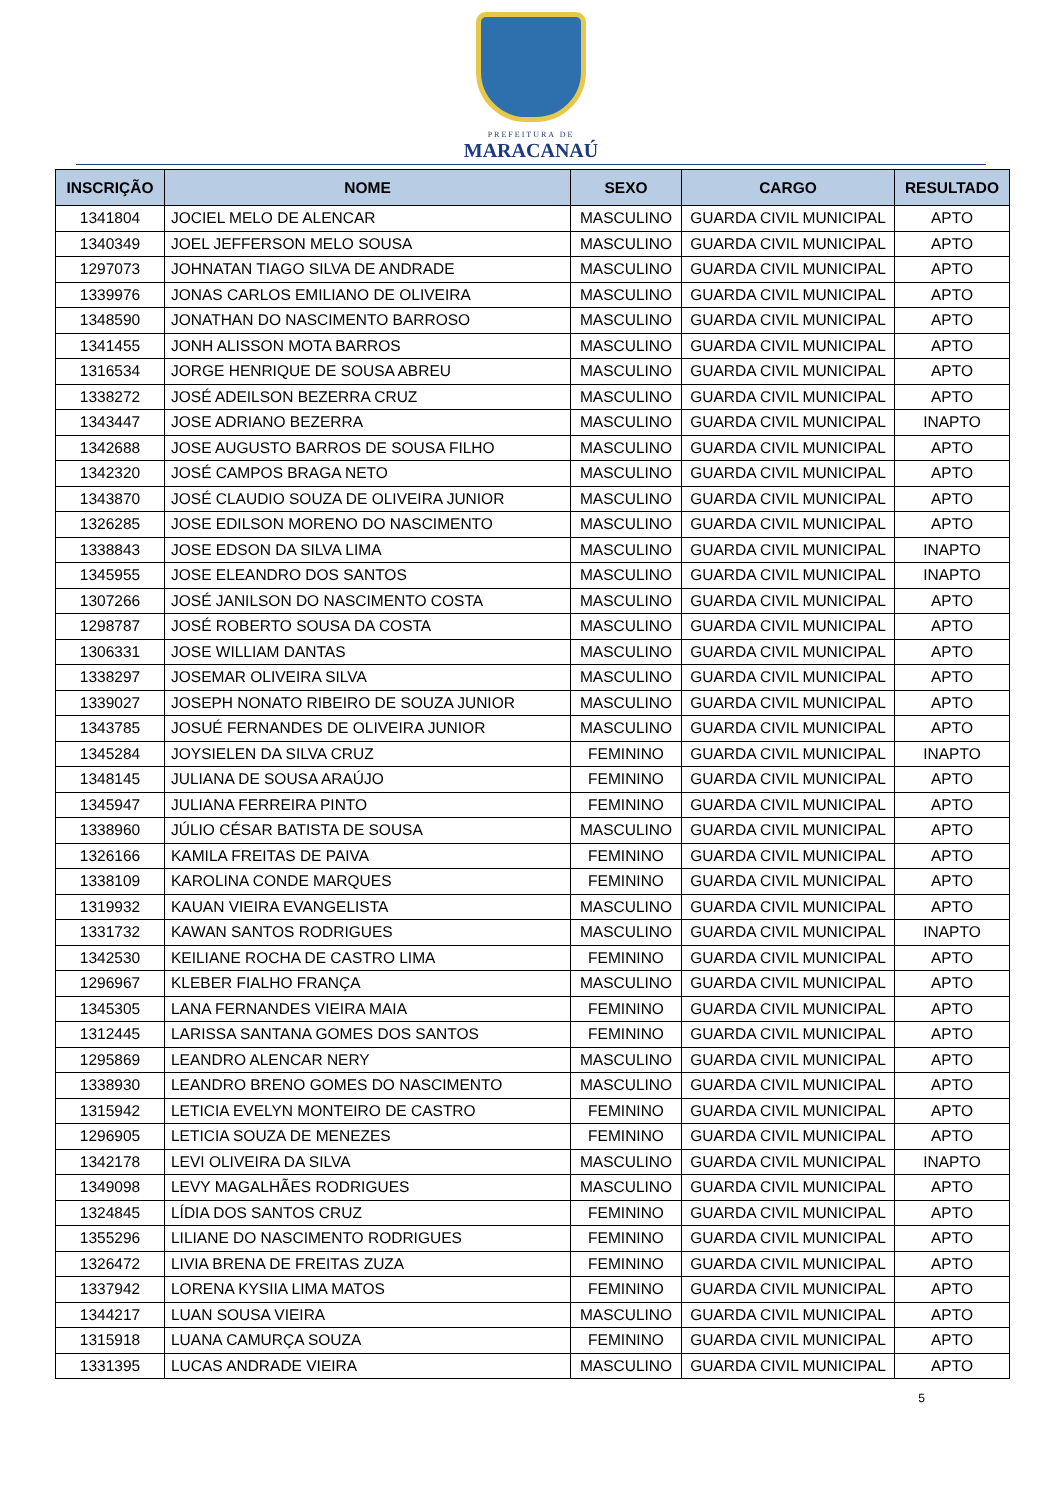PREFEITURA DE
MARACANAÚ
| INSCRIÇÃO | NOME | SEXO | CARGO | RESULTADO |
| --- | --- | --- | --- | --- |
| 1341804 | JOCIEL MELO DE ALENCAR | MASCULINO | GUARDA CIVIL MUNICIPAL | APTO |
| 1340349 | JOEL JEFFERSON MELO SOUSA | MASCULINO | GUARDA CIVIL MUNICIPAL | APTO |
| 1297073 | JOHNATAN TIAGO SILVA DE ANDRADE | MASCULINO | GUARDA CIVIL MUNICIPAL | APTO |
| 1339976 | JONAS CARLOS EMILIANO DE OLIVEIRA | MASCULINO | GUARDA CIVIL MUNICIPAL | APTO |
| 1348590 | JONATHAN DO NASCIMENTO BARROSO | MASCULINO | GUARDA CIVIL MUNICIPAL | APTO |
| 1341455 | JONH ALISSON MOTA BARROS | MASCULINO | GUARDA CIVIL MUNICIPAL | APTO |
| 1316534 | JORGE HENRIQUE DE SOUSA ABREU | MASCULINO | GUARDA CIVIL MUNICIPAL | APTO |
| 1338272 | JOSÉ ADEILSON BEZERRA CRUZ | MASCULINO | GUARDA CIVIL MUNICIPAL | APTO |
| 1343447 | JOSE ADRIANO BEZERRA | MASCULINO | GUARDA CIVIL MUNICIPAL | INAPTO |
| 1342688 | JOSE AUGUSTO BARROS DE SOUSA FILHO | MASCULINO | GUARDA CIVIL MUNICIPAL | APTO |
| 1342320 | JOSÉ CAMPOS BRAGA NETO | MASCULINO | GUARDA CIVIL MUNICIPAL | APTO |
| 1343870 | JOSÉ CLAUDIO SOUZA DE OLIVEIRA JUNIOR | MASCULINO | GUARDA CIVIL MUNICIPAL | APTO |
| 1326285 | JOSE EDILSON MORENO DO NASCIMENTO | MASCULINO | GUARDA CIVIL MUNICIPAL | APTO |
| 1338843 | JOSE EDSON DA SILVA LIMA | MASCULINO | GUARDA CIVIL MUNICIPAL | INAPTO |
| 1345955 | JOSE ELEANDRO DOS SANTOS | MASCULINO | GUARDA CIVIL MUNICIPAL | INAPTO |
| 1307266 | JOSÉ JANILSON DO NASCIMENTO COSTA | MASCULINO | GUARDA CIVIL MUNICIPAL | APTO |
| 1298787 | JOSÉ ROBERTO SOUSA DA COSTA | MASCULINO | GUARDA CIVIL MUNICIPAL | APTO |
| 1306331 | JOSE WILLIAM DANTAS | MASCULINO | GUARDA CIVIL MUNICIPAL | APTO |
| 1338297 | JOSEMAR OLIVEIRA SILVA | MASCULINO | GUARDA CIVIL MUNICIPAL | APTO |
| 1339027 | JOSEPH NONATO RIBEIRO DE SOUZA JUNIOR | MASCULINO | GUARDA CIVIL MUNICIPAL | APTO |
| 1343785 | JOSUÉ FERNANDES DE OLIVEIRA JUNIOR | MASCULINO | GUARDA CIVIL MUNICIPAL | APTO |
| 1345284 | JOYSIELEN DA SILVA CRUZ | FEMININO | GUARDA CIVIL MUNICIPAL | INAPTO |
| 1348145 | JULIANA DE SOUSA ARAÚJO | FEMININO | GUARDA CIVIL MUNICIPAL | APTO |
| 1345947 | JULIANA FERREIRA PINTO | FEMININO | GUARDA CIVIL MUNICIPAL | APTO |
| 1338960 | JÚLIO CÉSAR BATISTA DE SOUSA | MASCULINO | GUARDA CIVIL MUNICIPAL | APTO |
| 1326166 | KAMILA FREITAS DE PAIVA | FEMININO | GUARDA CIVIL MUNICIPAL | APTO |
| 1338109 | KAROLINA CONDE MARQUES | FEMININO | GUARDA CIVIL MUNICIPAL | APTO |
| 1319932 | KAUAN VIEIRA EVANGELISTA | MASCULINO | GUARDA CIVIL MUNICIPAL | APTO |
| 1331732 | KAWAN SANTOS RODRIGUES | MASCULINO | GUARDA CIVIL MUNICIPAL | INAPTO |
| 1342530 | KEILIANE ROCHA DE CASTRO LIMA | FEMININO | GUARDA CIVIL MUNICIPAL | APTO |
| 1296967 | KLEBER FIALHO FRANÇA | MASCULINO | GUARDA CIVIL MUNICIPAL | APTO |
| 1345305 | LANA FERNANDES VIEIRA MAIA | FEMININO | GUARDA CIVIL MUNICIPAL | APTO |
| 1312445 | LARISSA SANTANA GOMES DOS SANTOS | FEMININO | GUARDA CIVIL MUNICIPAL | APTO |
| 1295869 | LEANDRO ALENCAR NERY | MASCULINO | GUARDA CIVIL MUNICIPAL | APTO |
| 1338930 | LEANDRO BRENO GOMES DO NASCIMENTO | MASCULINO | GUARDA CIVIL MUNICIPAL | APTO |
| 1315942 | LETICIA EVELYN MONTEIRO DE CASTRO | FEMININO | GUARDA CIVIL MUNICIPAL | APTO |
| 1296905 | LETICIA SOUZA DE MENEZES | FEMININO | GUARDA CIVIL MUNICIPAL | APTO |
| 1342178 | LEVI OLIVEIRA DA SILVA | MASCULINO | GUARDA CIVIL MUNICIPAL | INAPTO |
| 1349098 | LEVY MAGALHÃES RODRIGUES | MASCULINO | GUARDA CIVIL MUNICIPAL | APTO |
| 1324845 | LÍDIA DOS SANTOS CRUZ | FEMININO | GUARDA CIVIL MUNICIPAL | APTO |
| 1355296 | LILIANE DO NASCIMENTO RODRIGUES | FEMININO | GUARDA CIVIL MUNICIPAL | APTO |
| 1326472 | LIVIA BRENA DE FREITAS ZUZA | FEMININO | GUARDA CIVIL MUNICIPAL | APTO |
| 1337942 | LORENA KYSIIA LIMA MATOS | FEMININO | GUARDA CIVIL MUNICIPAL | APTO |
| 1344217 | LUAN SOUSA VIEIRA | MASCULINO | GUARDA CIVIL MUNICIPAL | APTO |
| 1315918 | LUANA CAMURÇA SOUZA | FEMININO | GUARDA CIVIL MUNICIPAL | APTO |
| 1331395 | LUCAS ANDRADE VIEIRA | MASCULINO | GUARDA CIVIL MUNICIPAL | APTO |
5